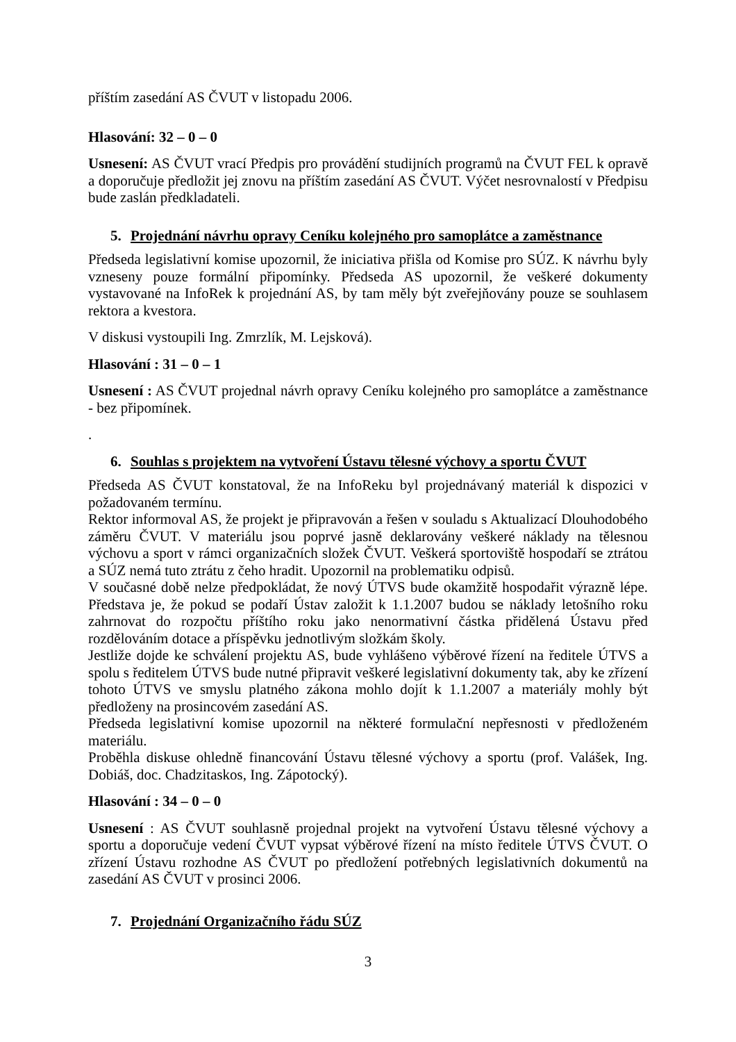příštím zasedání AS ČVUT v listopadu 2006.
Hlasování: 32 – 0 – 0
Usnesení: AS ČVUT vrací Předpis pro provádění studijních programů na ČVUT FEL k opravě a doporučuje předložit jej znovu na příštím zasedání AS ČVUT. Výčet nesrovnalostí v Předpisu bude zaslán předkladateli.
5. Projednání návrhu opravy Ceníku kolejného pro samoplátce a zaměstnance
Předseda legislativní komise upozornil, že iniciativa přišla od Komise pro SÚZ. K návrhu byly vzneseny pouze formální připomínky. Předseda AS upozornil, že veškeré dokumenty vystavované na InfoRek k projednání AS, by tam měly být zveřejňovány pouze se souhlasem rektora a kvestora.
V diskusi vystoupili Ing. Zmrzlík, M. Lejsková).
Hlasování : 31 – 0 – 1
Usnesení : AS ČVUT projednal návrh opravy Ceníku kolejného pro samoplátce a zaměstnance - bez připomínek.
.
6. Souhlas s projektem na vytvoření Ústavu tělesné výchovy a sportu ČVUT
Předseda AS ČVUT konstatoval, že na InfoReku byl projednávaný materiál k dispozici v požadovaném termínu.
Rektor informoval AS, že projekt je připravován a řešen v souladu s Aktualizací Dlouhodobého záměru ČVUT. V materiálu jsou poprvé jasně deklarovány veškeré náklady na tělesnou výchovu a sport v rámci organizačních složek ČVUT. Veškerá sportoviště hospodaří se ztrátou a SÚZ nemá tuto ztrátu z čeho hradit. Upozornil na problematiku odpisů.
V současné době nelze předpokládat, že nový ÚTVS bude okamžitě hospodařit výrazně lépe. Představa je, že pokud se podaří Ústav založit k 1.1.2007 budou se náklady letošního roku zahrnovat do rozpočtu příštího roku jako nenormativní částka přidělená Ústavu před rozdělováním dotace a příspěvku jednotlivým složkám školy.
Jestliže dojde ke schválení projektu AS, bude vyhlášeno výběrové řízení na ředitele ÚTVS a spolu s ředitelem ÚTVS bude nutné připravit veškeré legislativní dokumenty tak, aby ke zřízení tohoto ÚTVS ve smyslu platného zákona mohlo dojít k 1.1.2007 a materiály mohly být předloženy na prosincovém zasedání AS.
Předseda legislativní komise upozornil na některé formulační nepřesnosti v předloženém materiálu.
Proběhla diskuse ohledně financování Ústavu tělesné výchovy a sportu (prof. Valášek, Ing. Dobiáš, doc. Chadzitaskos, Ing. Zápotocký).
Hlasování : 34 – 0 – 0
Usnesení : AS ČVUT souhlasně projednal projekt na vytvoření Ústavu tělesné výchovy a sportu a doporučuje vedení ČVUT vypsat výběrové řízení na místo ředitele ÚTVS ČVUT. O zřízení Ústavu rozhodne AS ČVUT po předložení potřebných legislativních dokumentů na zasedání AS ČVUT v prosinci 2006.
7. Projednání Organizačního řádu SÚZ
3